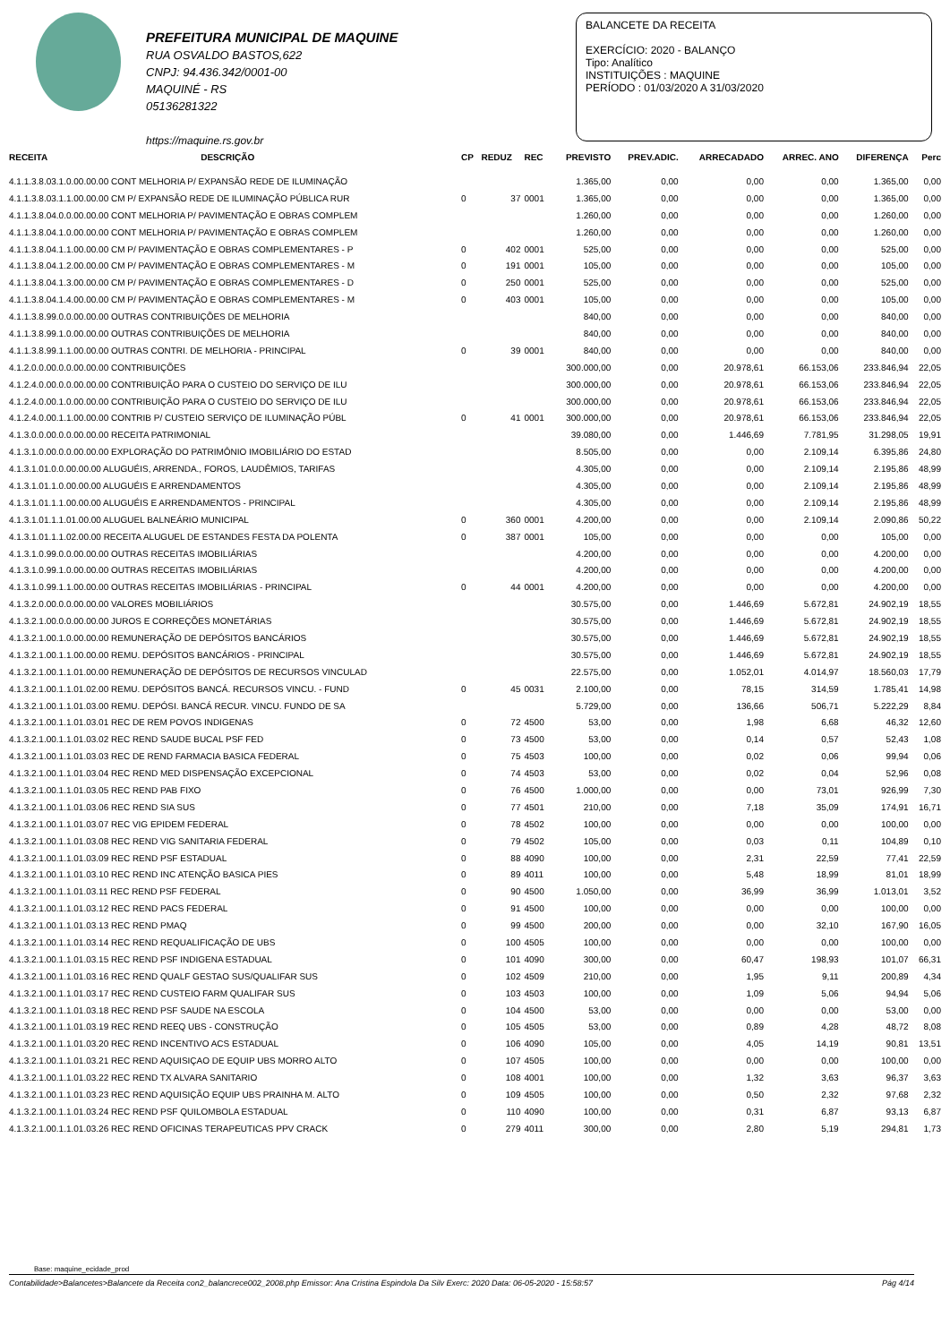PREFEITURA MUNICIPAL DE MAQUINE
RUA OSVALDO BASTOS,622
CNPJ: 94.436.342/0001-00
MAQUINÉ - RS
05136281322
https://maquine.rs.gov.br
BALANCETE DA RECEITA
EXERCÍCIO: 2020 - BALANÇO
Tipo: Analítico
INSTITUIÇÕES : MAQUINE
PERÍODO : 01/03/2020 A 31/03/2020
| RECEITA | DESCRIÇÃO | CP | REDUZ | REC | PREVISTO | PREV.ADIC. | ARRECADADO | ARREC. ANO | DIFERENÇA | Perc |
| --- | --- | --- | --- | --- | --- | --- | --- | --- | --- | --- |
| 4.1.1.3.8.03.1.0.00.00.00 CONT MELHORIA P/ EXPANSÃO REDE DE ILUMINAÇÃO | | | | | 1.365,00 | 0,00 | 0,00 | 0,00 | 1.365,00 | 0,00 |
| 4.1.1.3.8.03.1.1.00.00.00 CM P/ EXPANSÃO REDE DE ILUMINAÇÃO PÚBLICA RUR | | 0 | 37 | 0001 | 1.365,00 | 0,00 | 0,00 | 0,00 | 1.365,00 | 0,00 |
| 4.1.1.3.8.04.0.0.00.00.00 CONT MELHORIA P/ PAVIMENTAÇÃO E OBRAS COMPLEM | | | | | 1.260,00 | 0,00 | 0,00 | 0,00 | 1.260,00 | 0,00 |
| 4.1.1.3.8.04.1.0.00.00.00 CONT MELHORIA P/ PAVIMENTAÇÃO E OBRAS COMPLEM | | | | | 1.260,00 | 0,00 | 0,00 | 0,00 | 1.260,00 | 0,00 |
| 4.1.1.3.8.04.1.1.00.00.00 CM P/ PAVIMENTAÇÃO E OBRAS COMPLEMENTARES - P | | 0 | 402 | 0001 | 525,00 | 0,00 | 0,00 | 0,00 | 525,00 | 0,00 |
| 4.1.1.3.8.04.1.2.00.00.00 CM P/ PAVIMENTAÇÃO E OBRAS COMPLEMENTARES - M | | 0 | 191 | 0001 | 105,00 | 0,00 | 0,00 | 0,00 | 105,00 | 0,00 |
| 4.1.1.3.8.04.1.3.00.00.00 CM P/ PAVIMENTAÇÃO E OBRAS COMPLEMENTARES - D | | 0 | 250 | 0001 | 525,00 | 0,00 | 0,00 | 0,00 | 525,00 | 0,00 |
| 4.1.1.3.8.04.1.4.00.00.00 CM P/ PAVIMENTAÇÃO E OBRAS COMPLEMENTARES - M | | 0 | 403 | 0001 | 105,00 | 0,00 | 0,00 | 0,00 | 105,00 | 0,00 |
| 4.1.1.3.8.99.0.0.00.00.00 OUTRAS CONTRIBUIÇÕES DE MELHORIA | | | | | 840,00 | 0,00 | 0,00 | 0,00 | 840,00 | 0,00 |
| 4.1.1.3.8.99.1.0.00.00.00 OUTRAS CONTRIBUIÇÕES DE MELHORIA | | | | | 840,00 | 0,00 | 0,00 | 0,00 | 840,00 | 0,00 |
| 4.1.1.3.8.99.1.1.00.00.00 OUTRAS CONTRI. DE MELHORIA - PRINCIPAL | | 0 | 39 | 0001 | 840,00 | 0,00 | 0,00 | 0,00 | 840,00 | 0,00 |
| 4.1.2.0.0.00.0.0.00.00.00 CONTRIBUIÇÕES | | | | | 300.000,00 | 0,00 | 20.978,61 | 66.153,06 | 233.846,94 | 22,05 |
| 4.1.2.4.0.00.0.0.00.00.00 CONTRIBUIÇÃO PARA O CUSTEIO DO SERVIÇO DE ILU | | | | | 300.000,00 | 0,00 | 20.978,61 | 66.153,06 | 233.846,94 | 22,05 |
| 4.1.2.4.0.00.1.0.00.00.00 CONTRIBUIÇÃO PARA O CUSTEIO DO SERVIÇO DE ILU | | | | | 300.000,00 | 0,00 | 20.978,61 | 66.153,06 | 233.846,94 | 22,05 |
| 4.1.2.4.0.00.1.1.00.00.00 CONTRIB P/ CUSTEIO SERVIÇO DE ILUMINAÇÃO PÚBL | | 0 | 41 | 0001 | 300.000,00 | 0,00 | 20.978,61 | 66.153,06 | 233.846,94 | 22,05 |
| 4.1.3.0.0.00.0.0.00.00.00 RECEITA PATRIMONIAL | | | | | 39.080,00 | 0,00 | 1.446,69 | 7.781,95 | 31.298,05 | 19,91 |
| 4.1.3.1.0.00.0.0.00.00.00 EXPLORAÇÃO DO PATRIMÔNIO IMOBILIÁRIO DO ESTAD | | | | | 8.505,00 | 0,00 | 0,00 | 2.109,14 | 6.395,86 | 24,80 |
| 4.1.3.1.01.0.0.00.00.00 ALUGUÉIS, ARRENDA., FOROS, LAUDÊMIOS, TARIFAS | | | | | 4.305,00 | 0,00 | 0,00 | 2.109,14 | 2.195,86 | 48,99 |
| 4.1.3.1.01.1.0.00.00.00 ALUGUÉIS E ARRENDAMENTOS | | | | | 4.305,00 | 0,00 | 0,00 | 2.109,14 | 2.195,86 | 48,99 |
| 4.1.3.1.01.1.1.00.00.00 ALUGUÉIS E ARRENDAMENTOS - PRINCIPAL | | | | | 4.305,00 | 0,00 | 0,00 | 2.109,14 | 2.195,86 | 48,99 |
| 4.1.3.1.01.1.1.01.00.00 ALUGUEL BALNEÁRIO MUNICIPAL | | 0 | 360 | 0001 | 4.200,00 | 0,00 | 0,00 | 2.109,14 | 2.090,86 | 50,22 |
| 4.1.3.1.01.1.1.02.00.00 RECEITA ALUGUEL DE ESTANDES FESTA DA POLENTA | | 0 | 387 | 0001 | 105,00 | 0,00 | 0,00 | 0,00 | 105,00 | 0,00 |
| 4.1.3.1.0.99.0.0.00.00.00 OUTRAS RECEITAS IMOBILIÁRIAS | | | | | 4.200,00 | 0,00 | 0,00 | 0,00 | 4.200,00 | 0,00 |
| 4.1.3.1.0.99.1.0.00.00.00 OUTRAS RECEITAS IMOBILIÁRIAS | | | | | 4.200,00 | 0,00 | 0,00 | 0,00 | 4.200,00 | 0,00 |
| 4.1.3.1.0.99.1.1.00.00.00 OUTRAS RECEITAS IMOBILIÁRIAS - PRINCIPAL | | 0 | 44 | 0001 | 4.200,00 | 0,00 | 0,00 | 0,00 | 4.200,00 | 0,00 |
| 4.1.3.2.0.00.0.0.00.00.00 VALORES MOBILIÁRIOS | | | | | 30.575,00 | 0,00 | 1.446,69 | 5.672,81 | 24.902,19 | 18,55 |
| 4.1.3.2.1.00.0.0.00.00.00 JUROS E CORREÇÕES MONETÁRIAS | | | | | 30.575,00 | 0,00 | 1.446,69 | 5.672,81 | 24.902,19 | 18,55 |
| 4.1.3.2.1.00.1.0.00.00.00 REMUNERAÇÃO DE DEPÓSITOS BANCÁRIOS | | | | | 30.575,00 | 0,00 | 1.446,69 | 5.672,81 | 24.902,19 | 18,55 |
| 4.1.3.2.1.00.1.1.00.00.00 REMU. DEPÓSITOS BANCÁRIOS - PRINCIPAL | | | | | 30.575,00 | 0,00 | 1.446,69 | 5.672,81 | 24.902,19 | 18,55 |
| 4.1.3.2.1.00.1.1.01.00.00 REMUNERAÇÃO DE DEPÓSITOS DE RECURSOS VINCULAD | | | | | 22.575,00 | 0,00 | 1.052,01 | 4.014,97 | 18.560,03 | 17,79 |
| 4.1.3.2.1.00.1.1.01.02.00 REMU. DEPÓSITOS BANCÁ. RECURSOS VINCU. - FUND | | 0 | 45 | 0031 | 2.100,00 | 0,00 | 78,15 | 314,59 | 1.785,41 | 14,98 |
| 4.1.3.2.1.00.1.1.01.03.00 REMU. DEPÓSI. BANCÁ RECUR. VINCU. FUNDO DE SA | | | | | 5.729,00 | 0,00 | 136,66 | 506,71 | 5.222,29 | 8,84 |
| 4.1.3.2.1.00.1.1.01.03.01 REC DE REM POVOS INDIGENAS | | 0 | 72 | 4500 | 53,00 | 0,00 | 1,98 | 6,68 | 46,32 | 12,60 |
| 4.1.3.2.1.00.1.1.01.03.02 REC REND SAUDE BUCAL PSF FED | | 0 | 73 | 4500 | 53,00 | 0,00 | 0,14 | 0,57 | 52,43 | 1,08 |
| 4.1.3.2.1.00.1.1.01.03.03 REC DE REND FARMACIA BASICA FEDERAL | | 0 | 75 | 4503 | 100,00 | 0,00 | 0,02 | 0,06 | 99,94 | 0,06 |
| 4.1.3.2.1.00.1.1.01.03.04 REC REND MED DISPENSAÇÃO EXCEPCIONAL | | 0 | 74 | 4503 | 53,00 | 0,00 | 0,02 | 0,04 | 52,96 | 0,08 |
| 4.1.3.2.1.00.1.1.01.03.05 REC REND PAB FIXO | | 0 | 76 | 4500 | 1.000,00 | 0,00 | 0,00 | 73,01 | 926,99 | 7,30 |
| 4.1.3.2.1.00.1.1.01.03.06 REC REND SIA SUS | | 0 | 77 | 4501 | 210,00 | 0,00 | 7,18 | 35,09 | 174,91 | 16,71 |
| 4.1.3.2.1.00.1.1.01.03.07 REC VIG EPIDEM FEDERAL | | 0 | 78 | 4502 | 100,00 | 0,00 | 0,00 | 0,00 | 100,00 | 0,00 |
| 4.1.3.2.1.00.1.1.01.03.08 REC REND VIG SANITARIA FEDERAL | | 0 | 79 | 4502 | 105,00 | 0,00 | 0,03 | 0,11 | 104,89 | 0,10 |
| 4.1.3.2.1.00.1.1.01.03.09 REC REND PSF ESTADUAL | | 0 | 88 | 4090 | 100,00 | 0,00 | 2,31 | 22,59 | 77,41 | 22,59 |
| 4.1.3.2.1.00.1.1.01.03.10 REC REND INC ATENÇÃO BASICA PIES | | 0 | 89 | 4011 | 100,00 | 0,00 | 5,48 | 18,99 | 81,01 | 18,99 |
| 4.1.3.2.1.00.1.1.01.03.11 REC REND PSF FEDERAL | | 0 | 90 | 4500 | 1.050,00 | 0,00 | 36,99 | 36,99 | 1.013,01 | 3,52 |
| 4.1.3.2.1.00.1.1.01.03.12 REC REND PACS FEDERAL | | 0 | 91 | 4500 | 100,00 | 0,00 | 0,00 | 0,00 | 100,00 | 0,00 |
| 4.1.3.2.1.00.1.1.01.03.13 REC REND PMAQ | | 0 | 99 | 4500 | 200,00 | 0,00 | 0,00 | 32,10 | 167,90 | 16,05 |
| 4.1.3.2.1.00.1.1.01.03.14 REC REND REQUALIFICAÇÃO DE UBS | | 0 | 100 | 4505 | 100,00 | 0,00 | 0,00 | 0,00 | 100,00 | 0,00 |
| 4.1.3.2.1.00.1.1.01.03.15 REC REND PSF INDIGENA ESTADUAL | | 0 | 101 | 4090 | 300,00 | 0,00 | 60,47 | 198,93 | 101,07 | 66,31 |
| 4.1.3.2.1.00.1.1.01.03.16 REC REND QUALF GESTAO SUS/QUALIFAR SUS | | 0 | 102 | 4509 | 210,00 | 0,00 | 1,95 | 9,11 | 200,89 | 4,34 |
| 4.1.3.2.1.00.1.1.01.03.17 REC REND CUSTEIO FARM QUALIFAR SUS | | 0 | 103 | 4503 | 100,00 | 0,00 | 1,09 | 5,06 | 94,94 | 5,06 |
| 4.1.3.2.1.00.1.1.01.03.18 REC REND PSF SAUDE NA ESCOLA | | 0 | 104 | 4500 | 53,00 | 0,00 | 0,00 | 0,00 | 53,00 | 0,00 |
| 4.1.3.2.1.00.1.1.01.03.19 REC REND REEQ UBS - CONSTRUÇÃO | | 0 | 105 | 4505 | 53,00 | 0,00 | 0,89 | 4,28 | 48,72 | 8,08 |
| 4.1.3.2.1.00.1.1.01.03.20 REC REND INCENTIVO ACS ESTADUAL | | 0 | 106 | 4090 | 105,00 | 0,00 | 4,05 | 14,19 | 90,81 | 13,51 |
| 4.1.3.2.1.00.1.1.01.03.21 REC REND AQUISIÇAO DE EQUIP UBS MORRO ALTO | | 0 | 107 | 4505 | 100,00 | 0,00 | 0,00 | 0,00 | 100,00 | 0,00 |
| 4.1.3.2.1.00.1.1.01.03.22 REC REND TX ALVARA SANITARIO | | 0 | 108 | 4001 | 100,00 | 0,00 | 1,32 | 3,63 | 96,37 | 3,63 |
| 4.1.3.2.1.00.1.1.01.03.23 REC REND AQUISIÇÃO EQUIP UBS PRAINHA M. ALTO | | 0 | 109 | 4505 | 100,00 | 0,00 | 0,50 | 2,32 | 97,68 | 2,32 |
| 4.1.3.2.1.00.1.1.01.03.24 REC REND PSF QUILOMBOLA ESTADUAL | | 0 | 110 | 4090 | 100,00 | 0,00 | 0,31 | 6,87 | 93,13 | 6,87 |
| 4.1.3.2.1.00.1.1.01.03.26 REC REND OFICINAS TERAPEUTICAS PPV CRACK | | 0 | 279 | 4011 | 300,00 | 0,00 | 2,80 | 5,19 | 294,81 | 1,73 |
Base: maquine_ecidade_prod
Contabilidade>Balancetes>Balancete da Receita con2_balancrece002_2008.php Emissor: Ana Cristina Espindola Da Silv Exerc: 2020 Data: 06-05-2020 - 15:58:57 Pág 4/14